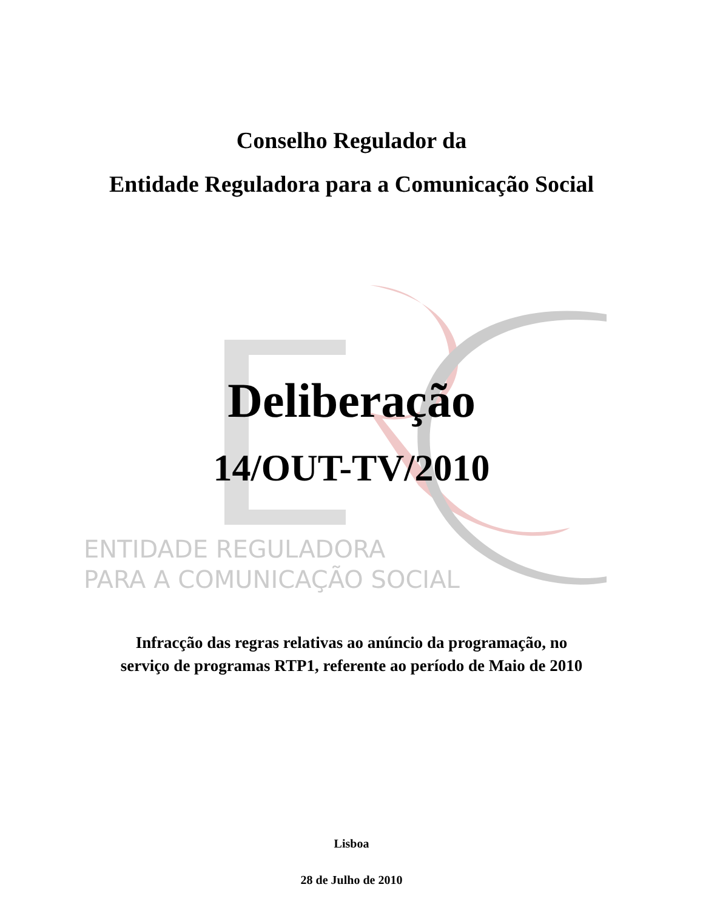Conselho Regulador da
Entidade Reguladora para a Comunicação Social
Deliberação
14/OUT-TV/2010
ENTIDADE REGULADORA
PARA A COMUNICAÇÃO SOCIAL
Infracção das regras relativas ao anúncio da programação, no
serviço de programas RTP1, referente ao período de Maio de 2010
Lisboa
28 de Julho de 2010